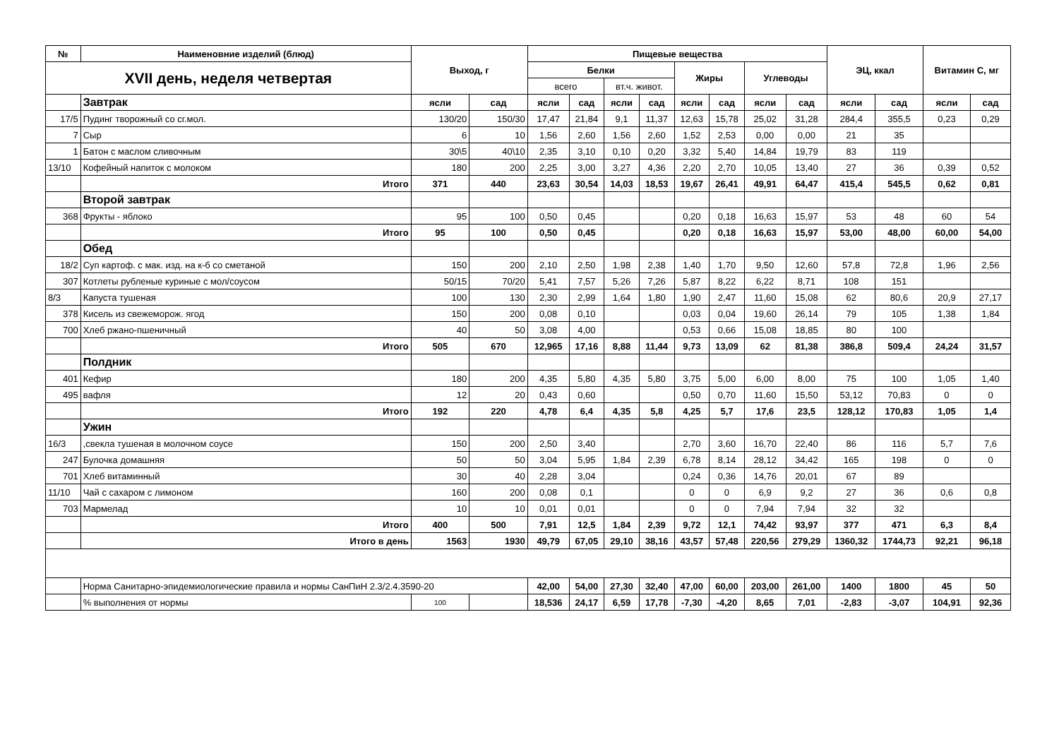| № | Наименовние изделий (блюд) | Выход, г | | Пищевые вещества | | | | | | | | ЭЦ, ккал | | Витамин С, мг | |
| --- | --- | --- | --- | --- | --- | --- | --- | --- | --- | --- | --- | --- | --- | --- | --- |
| XVII день, неделя четвертая | | | | Белки | | | | Жиры | | Углеводы | | | | | |
| | | | | всего | | вт.ч. живот. | | | | | | | | | |
| | Завтрак | ясли | сад | ясли | сад | ясли | сад | ясли | сад | ясли | сад | ясли | сад | ясли | сад |
| 17/5 | Пудинг творожный со сг.мол. | 130/20 | 150/30 | 17,47 | 21,84 | 9,1 | 11,37 | 12,63 | 15,78 | 25,02 | 31,28 | 284,4 | 355,5 | 0,23 | 0,29 |
| 7 | Сыр | 6 | 10 | 1,56 | 2,60 | 1,56 | 2,60 | 1,52 | 2,53 | 0,00 | 0,00 | 21 | 35 | | |
| 1 | Батон с маслом сливочным | 30\5 | 40\10 | 2,35 | 3,10 | 0,10 | 0,20 | 3,32 | 5,40 | 14,84 | 19,79 | 83 | 119 | | |
| 13/10 | Кофейный напиток с молоком | 180 | 200 | 2,25 | 3,00 | 3,27 | 4,36 | 2,20 | 2,70 | 10,05 | 13,40 | 27 | 36 | 0,39 | 0,52 |
| | Итого | 371 | 440 | 23,63 | 30,54 | 14,03 | 18,53 | 19,67 | 26,41 | 49,91 | 64,47 | 415,4 | 545,5 | 0,62 | 0,81 |
| | Второй завтрак | | | | | | | | | | | | | | |
| 368 | Фрукты - яблоко | 95 | 100 | 0,50 | 0,45 | | | 0,20 | 0,18 | 16,63 | 15,97 | 53 | 48 | 60 | 54 |
| | Итого | 95 | 100 | 0,50 | 0,45 | | | 0,20 | 0,18 | 16,63 | 15,97 | 53,00 | 48,00 | 60,00 | 54,00 |
| | Обед | | | | | | | | | | | | | | |
| 18/2 | Суп картоф. с мак. изд. на к-б со сметаной | 150 | 200 | 2,10 | 2,50 | 1,98 | 2,38 | 1,40 | 1,70 | 9,50 | 12,60 | 57,8 | 72,8 | 1,96 | 2,56 |
| 307 | Котлеты рубленые куриные с мол/соусом | 50/15 | 70/20 | 5,41 | 7,57 | 5,26 | 7,26 | 5,87 | 8,22 | 6,22 | 8,71 | 108 | 151 | | |
| 8/3 | Капуста тушеная | 100 | 130 | 2,30 | 2,99 | 1,64 | 1,80 | 1,90 | 2,47 | 11,60 | 15,08 | 62 | 80,6 | 20,9 | 27,17 |
| 378 | Кисель из свежеморож. ягод | 150 | 200 | 0,08 | 0,10 | | | 0,03 | 0,04 | 19,60 | 26,14 | 79 | 105 | 1,38 | 1,84 |
| 700 | Хлеб ржано-пшеничный | 40 | 50 | 3,08 | 4,00 | | | 0,53 | 0,66 | 15,08 | 18,85 | 80 | 100 | | |
| | Итого | 505 | 670 | 12,965 | 17,16 | 8,88 | 11,44 | 9,73 | 13,09 | 62 | 81,38 | 386,8 | 509,4 | 24,24 | 31,57 |
| | Полдник | | | | | | | | | | | | | | |
| 401 | Кефир | 180 | 200 | 4,35 | 5,80 | 4,35 | 5,80 | 3,75 | 5,00 | 6,00 | 8,00 | 75 | 100 | 1,05 | 1,40 |
| 495 | вафля | 12 | 20 | 0,43 | 0,60 | | | 0,50 | 0,70 | 11,60 | 15,50 | 53,12 | 70,83 | 0 | 0 |
| | Итого | 192 | 220 | 4,78 | 6,4 | 4,35 | 5,8 | 4,25 | 5,7 | 17,6 | 23,5 | 128,12 | 170,83 | 1,05 | 1,4 |
| | Ужин | | | | | | | | | | | | | | |
| 16/3 | ,свекла тушеная в молочном соусе | 150 | 200 | 2,50 | 3,40 | | | 2,70 | 3,60 | 16,70 | 22,40 | 86 | 116 | 5,7 | 7,6 |
| 247 | Булочка домашняя | 50 | 50 | 3,04 | 5,95 | 1,84 | 2,39 | 6,78 | 8,14 | 28,12 | 34,42 | 165 | 198 | 0 | 0 |
| 701 | Хлеб витаминный | 30 | 40 | 2,28 | 3,04 | | | 0,24 | 0,36 | 14,76 | 20,01 | 67 | 89 | | |
| 11/10 | Чай с сахаром с лимоном | 160 | 200 | 0,08 | 0,1 | | | 0 | 0 | 6,9 | 9,2 | 27 | 36 | 0,6 | 0,8 |
| 703 | Мармелад | 10 | 10 | 0,01 | 0,01 | | | 0 | 0 | 7,94 | 7,94 | 32 | 32 | | |
| | Итого | 400 | 500 | 7,91 | 12,5 | 1,84 | 2,39 | 9,72 | 12,1 | 74,42 | 93,97 | 377 | 471 | 6,3 | 8,4 |
| | Итого в день | 1563 | 1930 | 49,79 | 67,05 | 29,10 | 38,16 | 43,57 | 57,48 | 220,56 | 279,29 | 1360,32 | 1744,73 | 92,21 | 96,18 |
| | Норма Санитарно-эпидемиологические правила и нормы СанПиН 2.3/2.4.3590-20 | | | 42,00 | 54,00 | 27,30 | 32,40 | 47,00 | 60,00 | 203,00 | 261,00 | 1400 | 1800 | 45 | 50 |
| | % выполнения от нормы | 100 | | 18,536 | 24,17 | 6,59 | 17,78 | -7,30 | -4,20 | 8,65 | 7,01 | -2,83 | -3,07 | 104,91 | 92,36 |